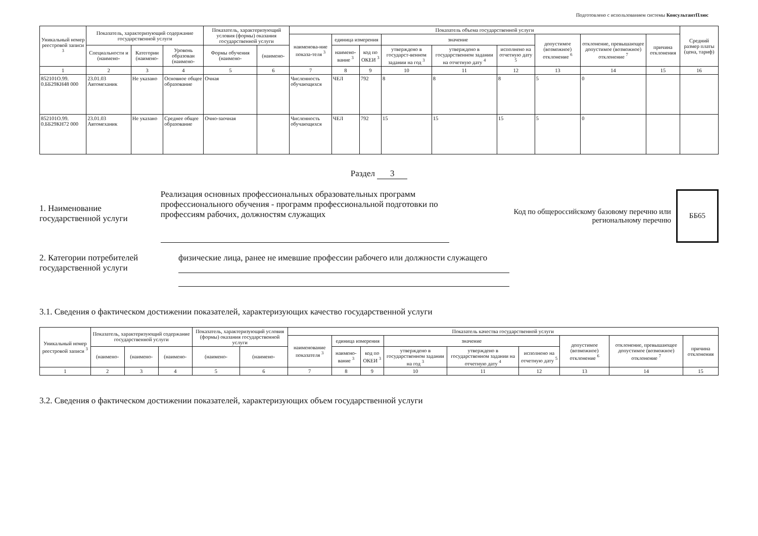Подготовлено с использованием системы КонсультантПлюс
| Уникальный номер реестровой записи <sup>3</sup> | Показатель, характеризующий содержание государственной услуги | | | Показатель, характеризующий условия (формы) оказания государственной услуги | | Показатель объема государственной услуги | | | | | | | | | Средний размер платы (цена, тариф) |
| --- | --- | --- | --- | --- | --- | --- | --- | --- | --- | --- | --- | --- | --- | --- | --- |
| | | | | | | наименова-ние показа-теля <sup>3</sup> | единица измерения | | значение | | | допустимое (возможное) отклонение <sup>6</sup> | отклонение, превышающее допустимое (возможное) отклонение <sup>7</sup> | причина отклонения | |
| | Специальности и (наимено- | Категории (наимено- | Уровень образован (наимено- | Формы обучения (наимено- | (наимено- | | наимено-вание <sup>3</sup> | код по ОКЕИ <sup>3</sup> | утверждено в государст-венном задании на год <sup>3</sup> | утверждено в государственном задании на отчетную дату <sup>4</sup> | исполнено на отчетную дату <sup>5</sup> | | | | |
| 1 | 2 | 3 | 4 | 5 | 6 | 7 | 8 | 9 | 10 | 11 | 12 | 13 | 14 | 15 | 16 |
| 852101О.99. 0.ББ29КН48 000 | 23.01.03 Автомеханик | Не указано | Основное общее образование | Очная | | Численность обучающихся | ЧЕЛ | 792 | 8 | 8 | 8 | 5 | 0 | | |
| 852101О.99. 0.ББ29КН72 000 | 23.01.03 Автомеханик | Не указано | Среднее общее образование | Очно-заочная | | Численность обучающихся | ЧЕЛ | 792 | 15 | 15 | 15 | 5 | 0 | | |
Раздел 3
1. Наименование государственной услуги
Реализация основных профессиональных образовательных программ профессионального обучения - программ профессиональной подготовки по профессиям рабочих, должностям служащих
Код по общероссийскому базовому перечню или региональному перечню
ББ65
2. Категории потребителей государственной услуги
физические лица, ранее не имевшие профессии рабочего или должности служащего
3.1. Сведения о фактическом достижении показателей, характеризующих качество государственной услуги
| Уникальный номер реестровой записи <sup>3</sup> | Показатель, характеризующий содержание государственной услуги | | | Показатель, характеризующий условия (формы) оказания государственной услуги | | Показатель качества государственной услуги | | | | | | | | |
| --- | --- | --- | --- | --- | --- | --- | --- | --- | --- | --- | --- | --- | --- | --- |
| | | | | | | наименование показателя <sup>3</sup> | единица измерения | | значение | | | допустимое (возможное) отклонение <sup>6</sup> | отклонение, превышающее допустимое (возможное) отклонение <sup>7</sup> | причина отклонения |
| | (наимено- | (наимено- | (наимено- | (наимено- | (наимено- | | наимено-вание <sup>3</sup> | код по ОКЕИ <sup>3</sup> | утверждено в государственном задании на год <sup>3</sup> | утверждено в государственном задании на отчетную дату <sup>4</sup> | исполнено на отчетную дату <sup>5</sup> | | | |
| 1 | 2 | 3 | 4 | 5 | 6 | 7 | 8 | 9 | 10 | 11 | 12 | 13 | 14 | 15 |
3.2. Сведения о фактическом достижении показателей, характеризующих объем государственной услуги